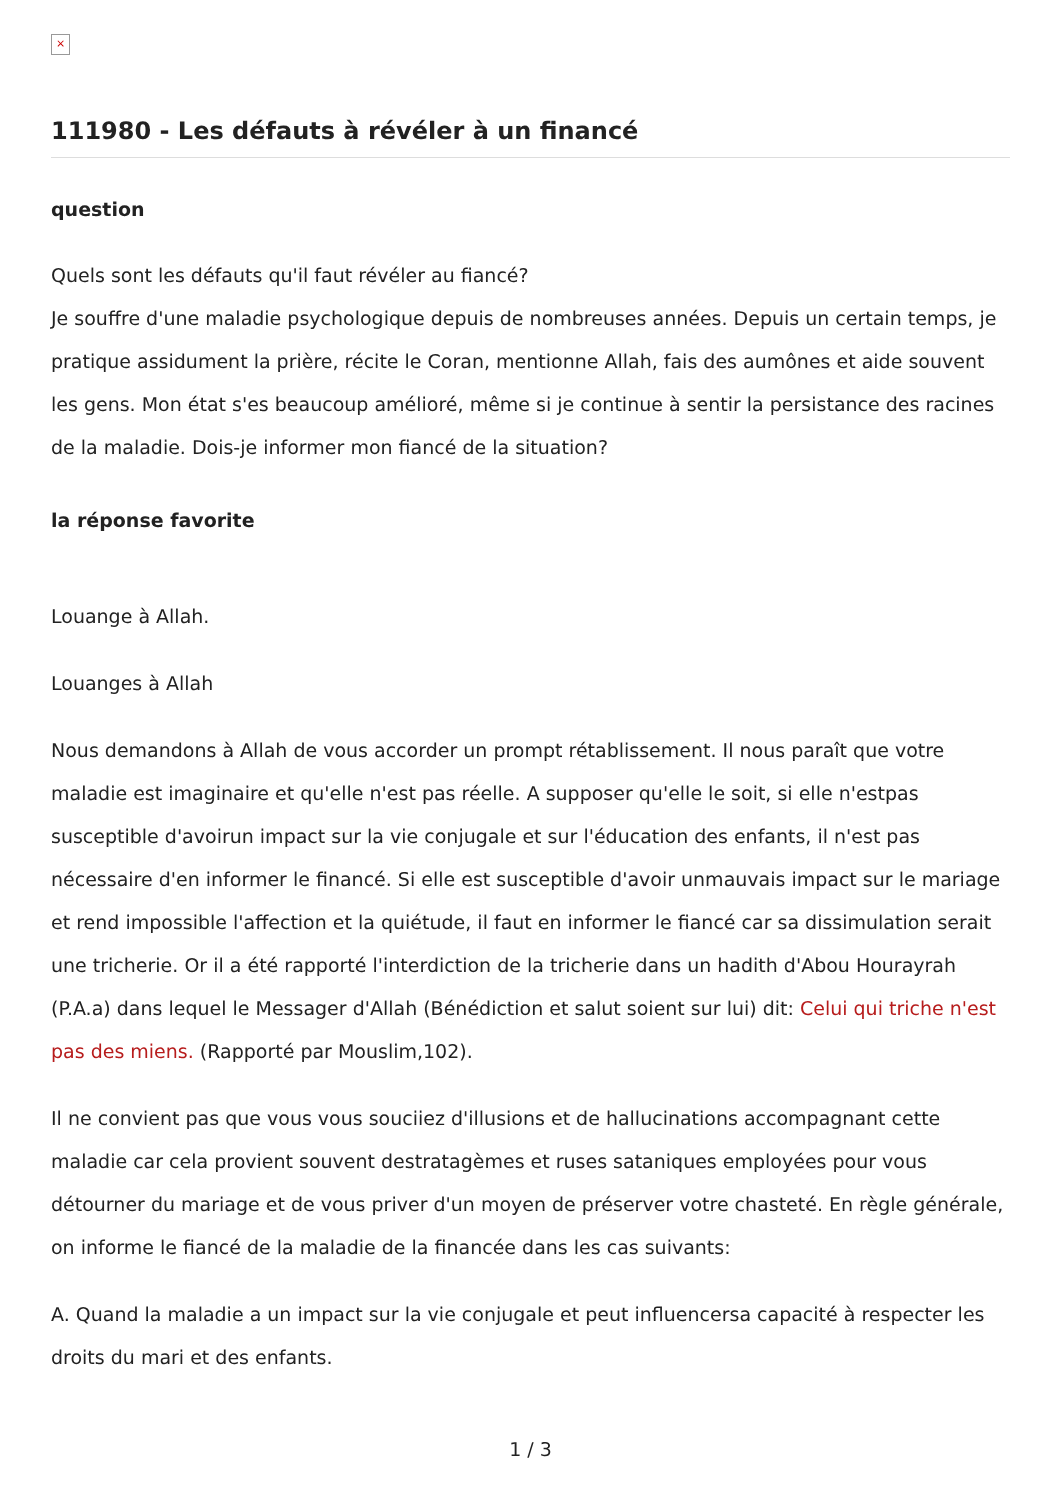×
111980 - Les défauts à révéler à un financé
question
Quels sont les défauts qu'il faut révéler au fiancé?
Je souffre d'une maladie psychologique depuis de nombreuses années. Depuis un certain temps, je pratique assidument la prière, récite le Coran, mentionne Allah, fais des aumônes et aide souvent les gens. Mon état s'es beaucoup amélioré, même si je continue à sentir la persistance des racines de la maladie. Dois-je informer mon fiancé de la situation?
la réponse favorite
Louange à Allah.
Louanges à Allah
Nous demandons à Allah de vous accorder un prompt rétablissement. Il nous paraît que votre maladie est imaginaire et qu'elle n'est pas réelle. A supposer qu'elle le soit, si elle n'estpas susceptible d'avoirun impact sur la vie conjugale et sur l'éducation des enfants, il n'est pas nécessaire d'en informer le financé. Si elle est susceptible d'avoir unmauvais impact sur le mariage et rend impossible l'affection et la quiétude, il faut en informer le fiancé car sa dissimulation serait une tricherie. Or il a été rapporté l'interdiction de la tricherie dans un hadith d'Abou Hourayrah (P.A.a) dans lequel le Messager d'Allah (Bénédiction et salut soient sur lui) dit: Celui qui triche n'est pas des miens. (Rapporté par Mouslim,102).
Il ne convient pas que vous vous souciiez d'illusions et de hallucinations accompagnant cette maladie car cela provient souvent destratagèmes et ruses sataniques employées pour vous détourner du mariage et de vous priver d'un moyen de préserver votre chasteté. En règle générale, on informe le fiancé de la maladie de la financée dans les cas suivants:
A. Quand la maladie a un impact sur la vie conjugale et peut influencersa capacité à respecter les droits du mari et des enfants.
1 / 3